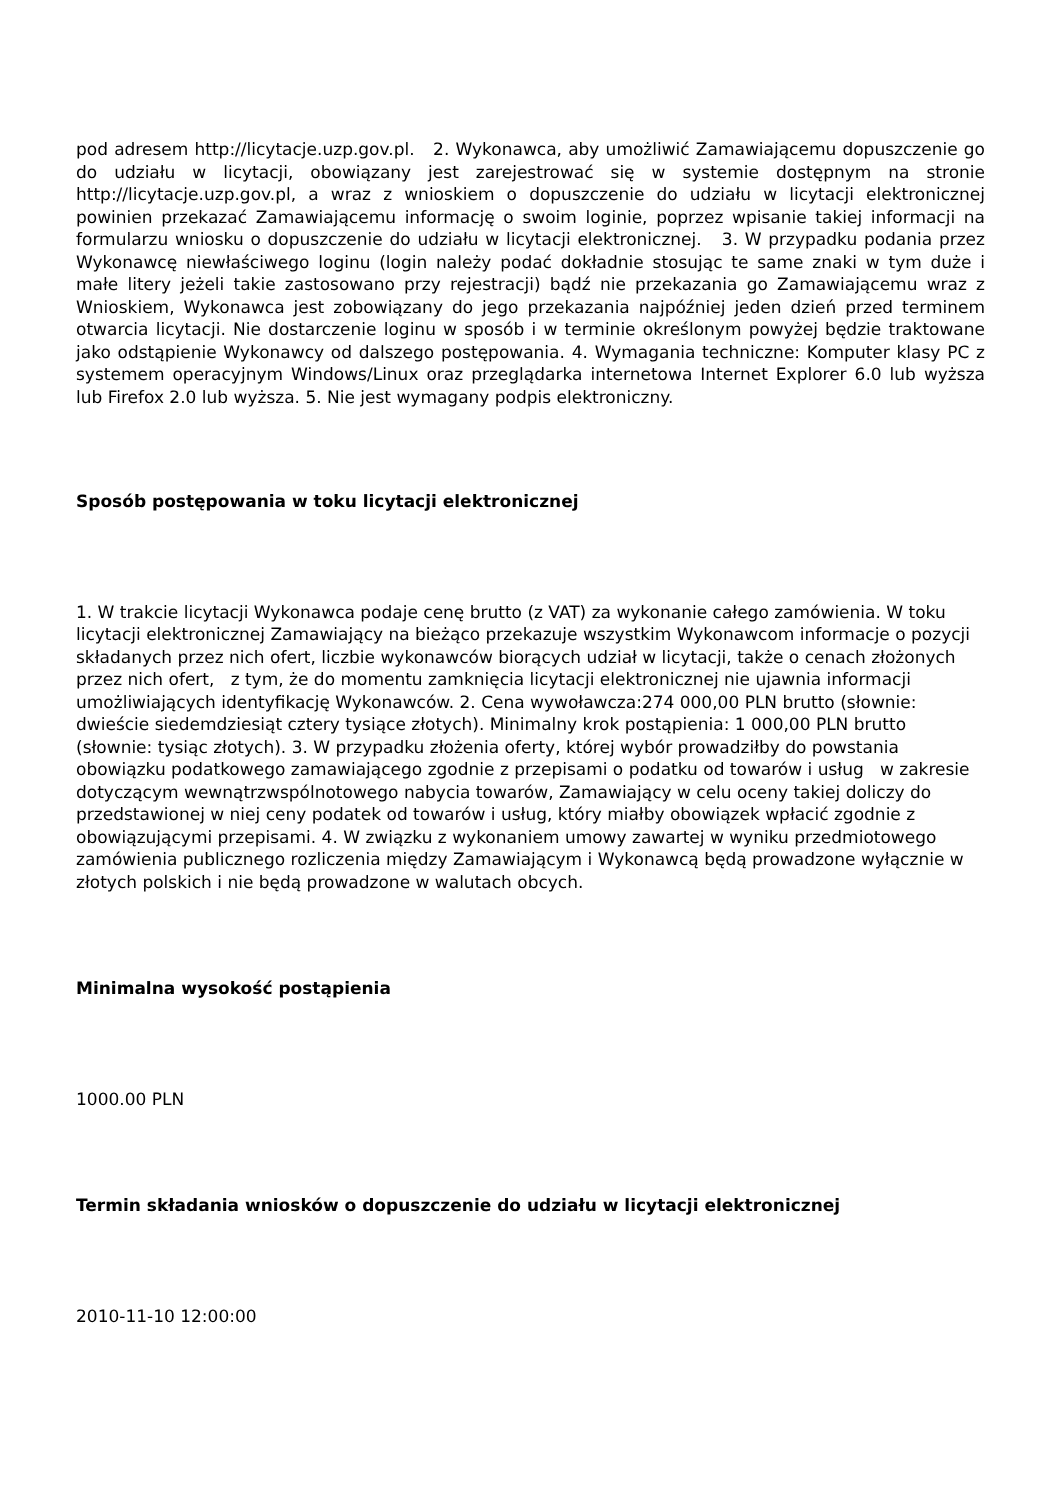pod adresem http://licytacje.uzp.gov.pl. 2. Wykonawca, aby umożliwić Zamawiającemu dopuszczenie go do udziału w licytacji, obowiązany jest zarejestrować się w systemie dostępnym na stronie http://licytacje.uzp.gov.pl, a wraz z wnioskiem o dopuszczenie do udziału w licytacji elektronicznej powinien przekazać Zamawiającemu informację o swoim loginie, poprzez wpisanie takiej informacji na formularzu wniosku o dopuszczenie do udziału w licytacji elektronicznej. 3. W przypadku podania przez Wykonawcę niewłaściwego loginu (login należy podać dokładnie stosując te same znaki w tym duże i małe litery jeżeli takie zastosowano przy rejestracji) bądź nie przekazania go Zamawiającemu wraz z Wnioskiem, Wykonawca jest zobowiązany do jego przekazania najpóźniej jeden dzień przed terminem otwarcia licytacji. Nie dostarczenie loginu w sposób i w terminie określonym powyżej będzie traktowane jako odstąpienie Wykonawcy od dalszego postępowania. 4. Wymagania techniczne: Komputer klasy PC z systemem operacyjnym Windows/Linux oraz przeglądarka internetowa Internet Explorer 6.0 lub wyższa lub Firefox 2.0 lub wyższa. 5. Nie jest wymagany podpis elektroniczny.
Sposób postępowania w toku licytacji elektronicznej
1. W trakcie licytacji Wykonawca podaje cenę brutto (z VAT) za wykonanie całego zamówienia. W toku licytacji elektronicznej Zamawiający na bieżąco przekazuje wszystkim Wykonawcom informacje o pozycji składanych przez nich ofert, liczbie wykonawców biorących udział w licytacji, także o cenach złożonych przez nich ofert, z tym, że do momentu zamknięcia licytacji elektronicznej nie ujawnia informacji umożliwiających identyfikację Wykonawców. 2. Cena wywoławcza:274 000,00 PLN brutto (słownie: dwieście siedemdziesiąt cztery tysiące złotych). Minimalny krok postąpienia: 1 000,00 PLN brutto (słownie: tysiąc złotych). 3. W przypadku złożenia oferty, której wybór prowadziłby do powstania obowiązku podatkowego zamawiającego zgodnie z przepisami o podatku od towarów i usług w zakresie dotyczącym wewnątrzwspólnotowego nabycia towarów, Zamawiający w celu oceny takiej doliczy do przedstawionej w niej ceny podatek od towarów i usług, który miałby obowiązek wpłacić zgodnie z obowiązującymi przepisami. 4. W związku z wykonaniem umowy zawartej w wyniku przedmiotowego zamówienia publicznego rozliczenia między Zamawiającym i Wykonawcą będą prowadzone wyłącznie w złotych polskich i nie będą prowadzone w walutach obcych.
Minimalna wysokość postąpienia
1000.00 PLN
Termin składania wniosków o dopuszczenie do udziału w licytacji elektronicznej
2010-11-10 12:00:00